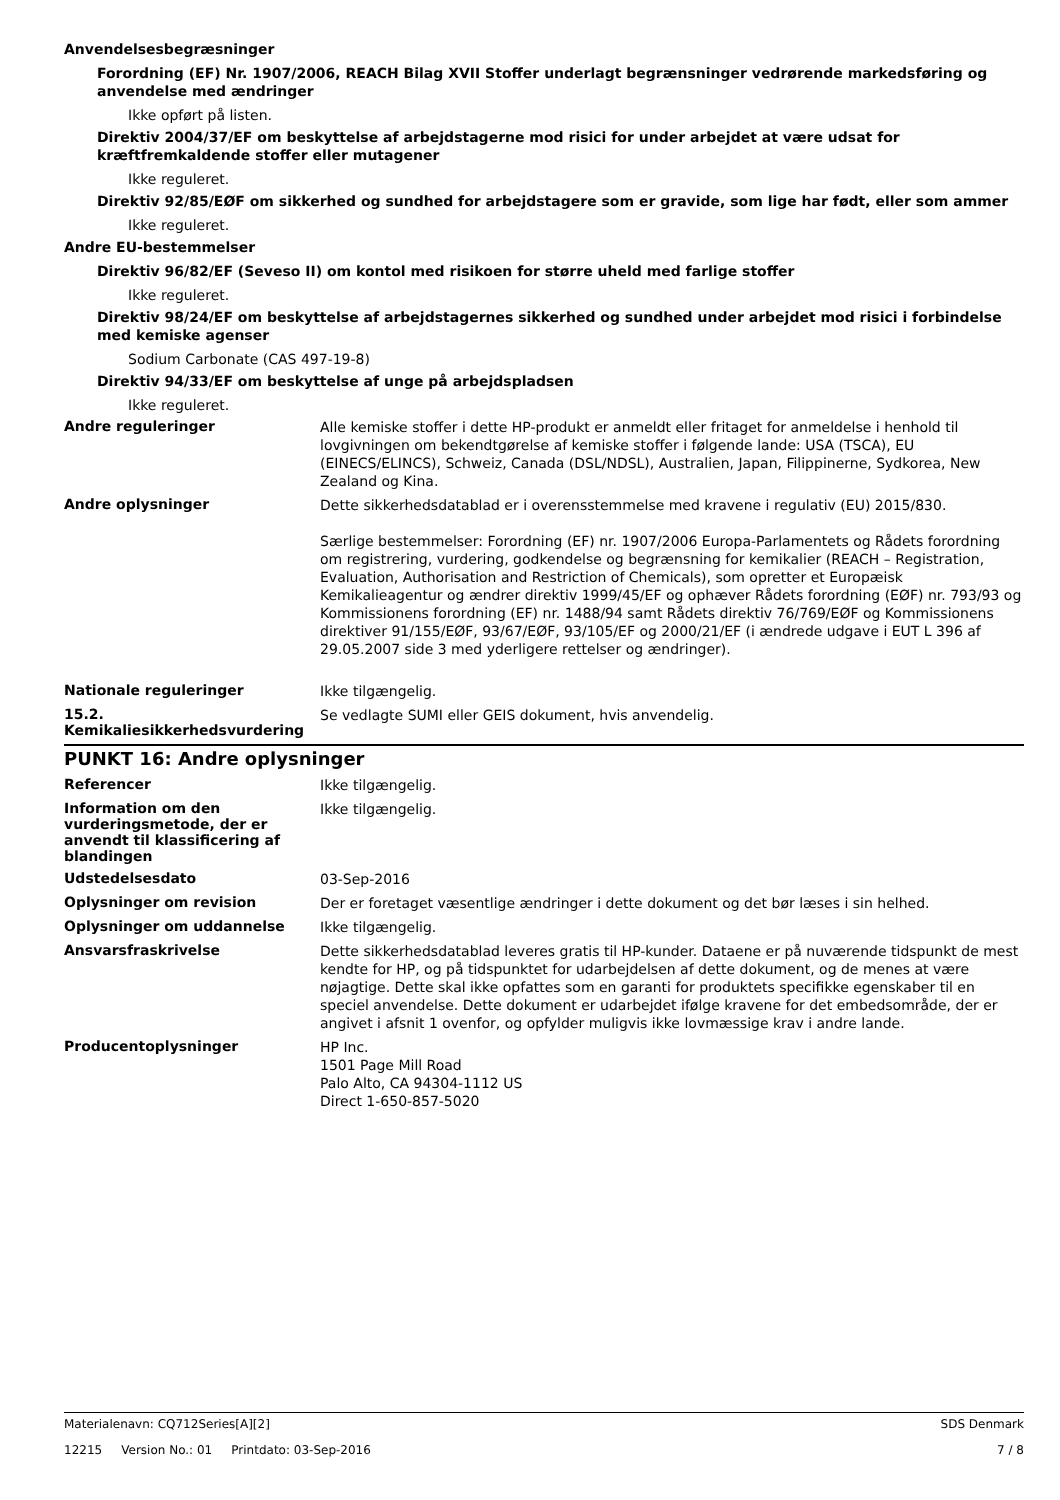Anvendelsesbegræsninger
Forordning (EF) Nr. 1907/2006, REACH Bilag XVII Stoffer underlagt begrænsninger vedrørende markedsføring og anvendelse med ændringer
Ikke opført på listen.
Direktiv 2004/37/EF om beskyttelse af arbejdstagerne mod risici for under arbejdet at være udsat for kræftfremkaldende stoffer eller mutagener
Ikke reguleret.
Direktiv 92/85/EØF om sikkerhed og sundhed for arbejdstagere som er gravide, som lige har født, eller som ammer
Ikke reguleret.
Andre EU-bestemmelser
Direktiv 96/82/EF (Seveso II) om kontol med risikoen for større uheld med farlige stoffer
Ikke reguleret.
Direktiv 98/24/EF om beskyttelse af arbejdstagernes sikkerhed og sundhed under arbejdet mod risici i forbindelse med kemiske agenser
Sodium Carbonate (CAS 497-19-8)
Direktiv 94/33/EF om beskyttelse af unge på arbejdspladsen
Ikke reguleret.
Andre reguleringer
Alle kemiske stoffer i dette HP-produkt er anmeldt eller fritaget for anmeldelse i henhold til lovgivningen om bekendtgørelse af kemiske stoffer i følgende lande: USA (TSCA), EU (EINECS/ELINCS), Schweiz, Canada (DSL/NDSL), Australien, Japan, Filippinerne, Sydkorea, New Zealand og Kina.
Andre oplysninger
Dette sikkerhedsdatablad er i overensstemmelse med kravene i regulativ (EU) 2015/830.
Særlige bestemmelser: Forordning (EF) nr. 1907/2006 Europa-Parlamentets og Rådets forordning om registrering, vurdering, godkendelse og begrænsning for kemikalier (REACH – Registration, Evaluation, Authorisation and Restriction of Chemicals), som opretter et Europæisk Kemikalieagentur og ændrer direktiv 1999/45/EF og ophæver Rådets forordning (EØF) nr. 793/93 og Kommissionens forordning (EF) nr. 1488/94 samt Rådets direktiv 76/769/EØF og Kommissionens direktiver 91/155/EØF, 93/67/EØF, 93/105/EF og 2000/21/EF (i ændrede udgave i EUT L 396 af 29.05.2007 side 3 med yderligere rettelser og ændringer).
Nationale reguleringer
Ikke tilgængelig.
15.2. Kemikaliesikkerhedsvurdering
Se vedlagte SUMI eller GEIS dokument, hvis anvendelig.
PUNKT 16: Andre oplysninger
Referencer
Ikke tilgængelig.
Information om den vurderingsmetode, der er anvendt til klassificering af blandingen
Ikke tilgængelig.
Udstedelsesdato
03-Sep-2016
Oplysninger om revision
Der er foretaget væsentlige ændringer i dette dokument og det bør læses i sin helhed.
Oplysninger om uddannelse
Ikke tilgængelig.
Ansvarsfraskrivelse
Dette sikkerhedsdatablad leveres gratis til HP-kunder. Dataene er på nuværende tidspunkt de mest kendte for HP, og på tidspunktet for udarbejdelsen af dette dokument, og de menes at være nøjagtige. Dette skal ikke opfattes som en garanti for produktets specifikke egenskaber til en speciel anvendelse. Dette dokument er udarbejdet ifølge kravene for det embedsområde, der er angivet i afsnit 1 ovenfor, og opfylder muligvis ikke lovmæssige krav i andre lande.
Producentoplysninger
HP Inc.
1501 Page Mill Road
Palo Alto, CA 94304-1112 US
Direct 1-650-857-5020
Materialenavn: CQ712Series[A][2] SDS Denmark
12215 Version No.: 01 Printdato: 03-Sep-2016 7 / 8